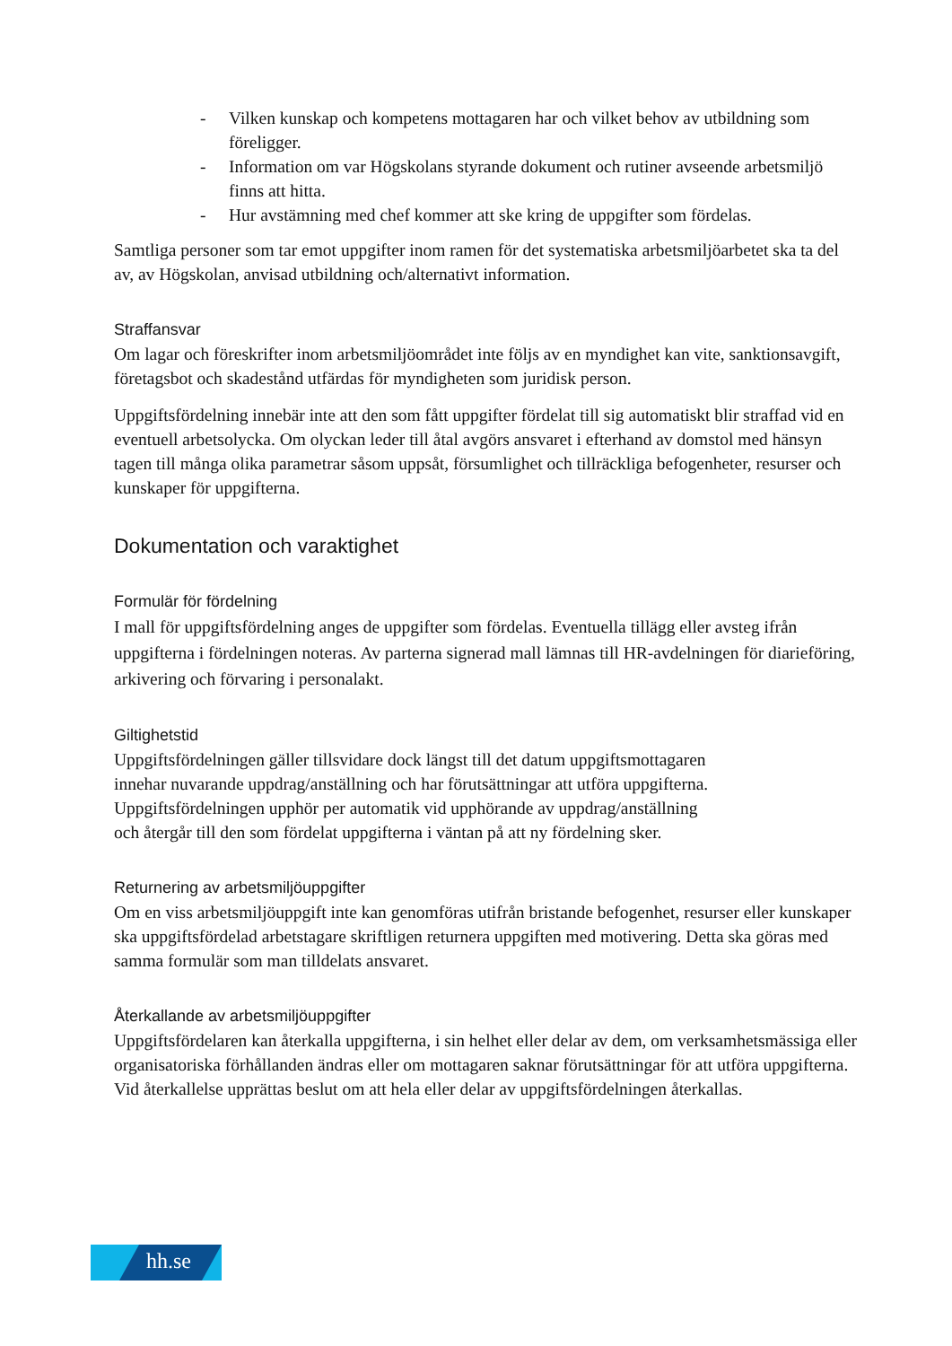- Vilken kunskap och kompetens mottagaren har och vilket behov av utbildning som föreligger.
- Information om var Högskolans styrande dokument och rutiner avseende arbetsmiljö finns att hitta.
- Hur avstämning med chef kommer att ske kring de uppgifter som fördelas.
Samtliga personer som tar emot uppgifter inom ramen för det systematiska arbetsmiljöarbetet ska ta del av, av Högskolan, anvisad utbildning och/alternativt information.
Straffansvar
Om lagar och föreskrifter inom arbetsmiljöområdet inte följs av en myndighet kan vite, sanktionsavgift, företagsbot och skadestånd utfärdas för myndigheten som juridisk person.
Uppgiftsfördelning innebär inte att den som fått uppgifter fördelat till sig automatiskt blir straffad vid en eventuell arbetsolycka. Om olyckan leder till åtal avgörs ansvaret i efterhand av domstol med hänsyn tagen till många olika parametrar såsom uppsåt, försumlighet och tillräckliga befogenheter, resurser och kunskaper för uppgifterna.
Dokumentation och varaktighet
Formulär för fördelning
I mall för uppgiftsfördelning anges de uppgifter som fördelas. Eventuella tillägg eller avsteg ifrån uppgifterna i fördelningen noteras. Av parterna signerad mall lämnas till HR-avdelningen för diarieföring, arkivering och förvaring i personalakt.
Giltighetstid
Uppgiftsfördelningen gäller tillsvidare dock längst till det datum uppgiftsmottagaren
innehar nuvarande uppdrag/anställning och har förutsättningar att utföra uppgifterna.
Uppgiftsfördelningen upphör per automatik vid upphörande av uppdrag/anställning
och återgår till den som fördelat uppgifterna i väntan på att ny fördelning sker.
Returnering av arbetsmiljöuppgifter
Om en viss arbetsmiljöuppgift inte kan genomföras utifrån bristande befogenhet, resurser eller kunskaper ska uppgiftsfördelad arbetstagare skriftligen returnera uppgiften med motivering. Detta ska göras med samma formulär som man tilldelats ansvaret.
Återkallande av arbetsmiljöuppgifter
Uppgiftsfördelaren kan återkalla uppgifterna, i sin helhet eller delar av dem, om verksamhetsmässiga eller organisatoriska förhållanden ändras eller om mottagaren saknar förutsättningar för att utföra uppgifterna. Vid återkallelse upprättas beslut om att hela eller delar av uppgiftsfördelningen återkallas.
hh.se